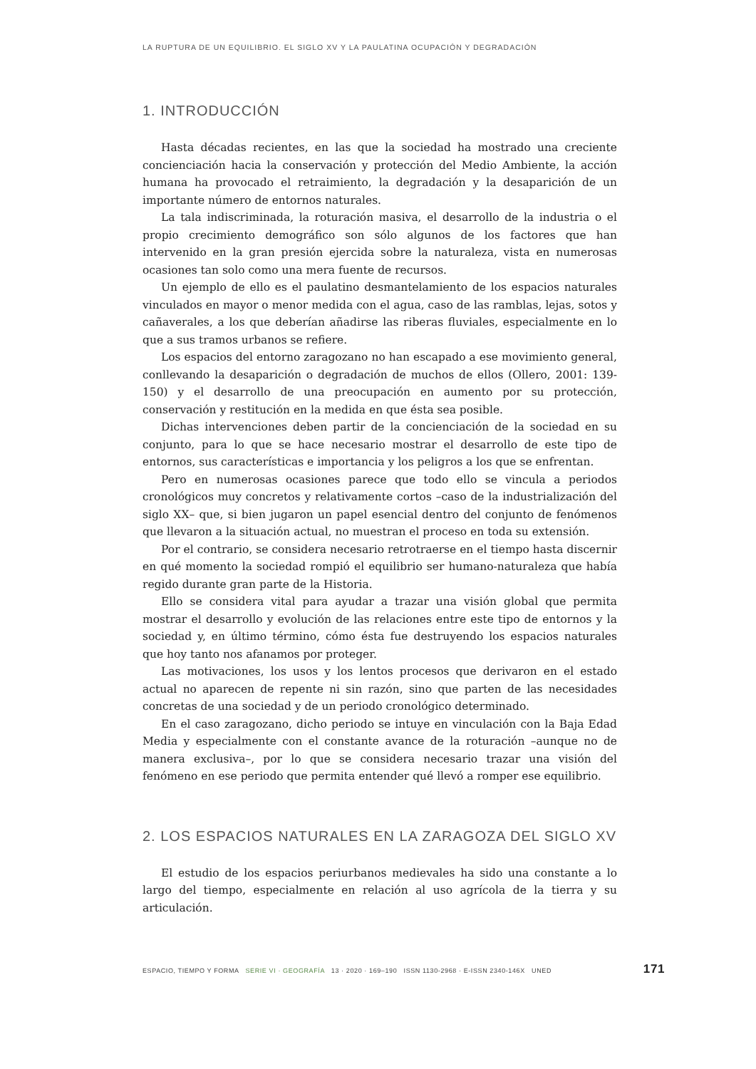LA RUPTURA DE UN EQUILIBRIO. EL SIGLO XV Y LA PAULATINA OCUPACIÓN Y DEGRADACIÓN
1. INTRODUCCIÓN
Hasta décadas recientes, en las que la sociedad ha mostrado una creciente concienciación hacia la conservación y protección del Medio Ambiente, la acción humana ha provocado el retraimiento, la degradación y la desaparición de un importante número de entornos naturales.
La tala indiscriminada, la roturación masiva, el desarrollo de la industria o el propio crecimiento demográfico son sólo algunos de los factores que han intervenido en la gran presión ejercida sobre la naturaleza, vista en numerosas ocasiones tan solo como una mera fuente de recursos.
Un ejemplo de ello es el paulatino desmantelamiento de los espacios naturales vinculados en mayor o menor medida con el agua, caso de las ramblas, lejas, sotos y cañaverales, a los que deberían añadirse las riberas fluviales, especialmente en lo que a sus tramos urbanos se refiere.
Los espacios del entorno zaragozano no han escapado a ese movimiento general, conllevando la desaparición o degradación de muchos de ellos (Ollero, 2001: 139-150) y el desarrollo de una preocupación en aumento por su protección, conservación y restitución en la medida en que ésta sea posible.
Dichas intervenciones deben partir de la concienciación de la sociedad en su conjunto, para lo que se hace necesario mostrar el desarrollo de este tipo de entornos, sus características e importancia y los peligros a los que se enfrentan.
Pero en numerosas ocasiones parece que todo ello se vincula a periodos cronológicos muy concretos y relativamente cortos –caso de la industrialización del siglo XX– que, si bien jugaron un papel esencial dentro del conjunto de fenómenos que llevaron a la situación actual, no muestran el proceso en toda su extensión.
Por el contrario, se considera necesario retrotraerse en el tiempo hasta discernir en qué momento la sociedad rompió el equilibrio ser humano-naturaleza que había regido durante gran parte de la Historia.
Ello se considera vital para ayudar a trazar una visión global que permita mostrar el desarrollo y evolución de las relaciones entre este tipo de entornos y la sociedad y, en último término, cómo ésta fue destruyendo los espacios naturales que hoy tanto nos afanamos por proteger.
Las motivaciones, los usos y los lentos procesos que derivaron en el estado actual no aparecen de repente ni sin razón, sino que parten de las necesidades concretas de una sociedad y de un periodo cronológico determinado.
En el caso zaragozano, dicho periodo se intuye en vinculación con la Baja Edad Media y especialmente con el constante avance de la roturación –aunque no de manera exclusiva–, por lo que se considera necesario trazar una visión del fenómeno en ese periodo que permita entender qué llevó a romper ese equilibrio.
2. LOS ESPACIOS NATURALES EN LA ZARAGOZA DEL SIGLO XV
El estudio de los espacios periurbanos medievales ha sido una constante a lo largo del tiempo, especialmente en relación al uso agrícola de la tierra y su articulación.
ESPACIO, TIEMPO Y FORMA SERIE VI · GEOGRAFÍA 13 · 2020 · 169–190 ISSN 1130-2968 · E-ISSN 2340-146X UNED 171